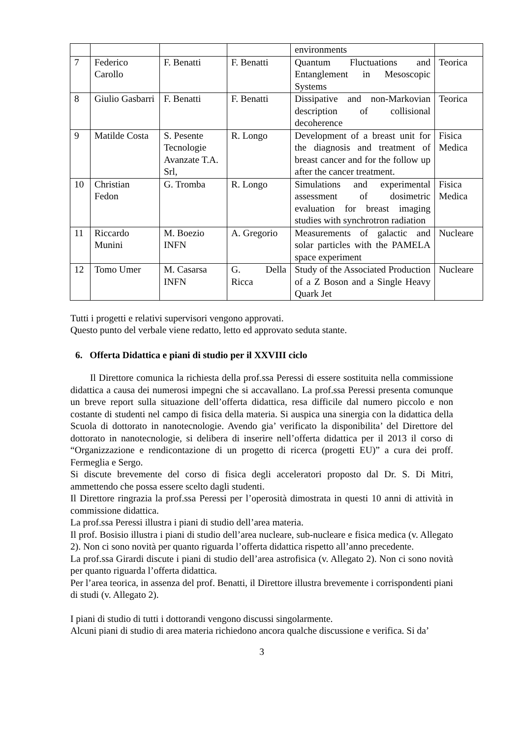| | | | | environments | |
| 7 | Federico Carollo | F. Benatti | F. Benatti | Quantum Fluctuations and Entanglement in Mesoscopic Systems | Teorica |
| 8 | Giulio Gasbarri | F. Benatti | F. Benatti | Dissipative and non-Markovian description of collisional decoherence | Teorica |
| 9 | Matilde Costa | S. Pesente Tecnologie Avanzate T.A. Srl, | R. Longo | Development of a breast unit for the diagnosis and treatment of breast cancer and for the follow up after the cancer treatment. | Fisica Medica |
| 10 | Christian Fedon | G. Tromba | R. Longo | Simulations and experimental assessment of dosimetric evaluation for breast imaging studies with synchrotron radiation | Fisica Medica |
| 11 | Riccardo Munini | M. Boezio INFN | A. Gregorio | Measurements of galactic and solar particles with the PAMELA space experiment | Nucleare |
| 12 | Tomo Umer | M. Casarsa INFN | G. Della Ricca | Study of the Associated Production of a Z Boson and a Single Heavy Quark Jet | Nucleare |
Tutti i progetti e relativi supervisori vengono approvati.
Questo punto del verbale viene redatto, letto ed approvato seduta stante.
6. Offerta Didattica e piani di studio per il XXVIII ciclo
Il Direttore comunica la richiesta della prof.ssa Peressi di essere sostituita nella commissione didattica a causa dei numerosi impegni che si accavallano. La prof.ssa Peressi presenta comunque un breve report sulla situazione dell’offerta didattica, resa difficile dal numero piccolo e non costante di studenti nel campo di fisica della materia. Si auspica una sinergia con la didattica della Scuola di dottorato in nanotecnologie. Avendo gia’ verificato la disponibilita’ del Direttore del dottorato in nanotecnologie, si delibera di inserire nell’offerta didattica per il 2013 il corso di “Organizzazione e rendicontazione di un progetto di ricerca (progetti EU)” a cura dei proff. Fermeglia e Sergo.
Si discute brevemente del corso di fisica degli acceleratori proposto dal Dr. S. Di Mitri, ammettendo che possa essere scelto dagli studenti.
Il Direttore ringrazia la prof.ssa Peressi per l’operosità dimostrata in questi 10 anni di attività in commissione didattica.
La prof.ssa Peressi illustra i piani di studio dell’area materia.
Il prof. Bosisio illustra i piani di studio dell’area nucleare, sub-nucleare e fisica medica (v. Allegato 2). Non ci sono novità per quanto riguarda l’offerta didattica rispetto all’anno precedente.
La prof.ssa Girardi discute i piani di studio dell’area astrofisica (v. Allegato 2). Non ci sono novità per quanto riguarda l’offerta didattica.
Per l’area teorica, in assenza del prof. Benatti, il Direttore illustra brevemente i corrispondenti piani di studi (v. Allegato 2).
I piani di studio di tutti i dottorandi vengono discussi singolarmente.
Alcuni piani di studio di area materia richiedono ancora qualche discussione e verifica. Si da’
3